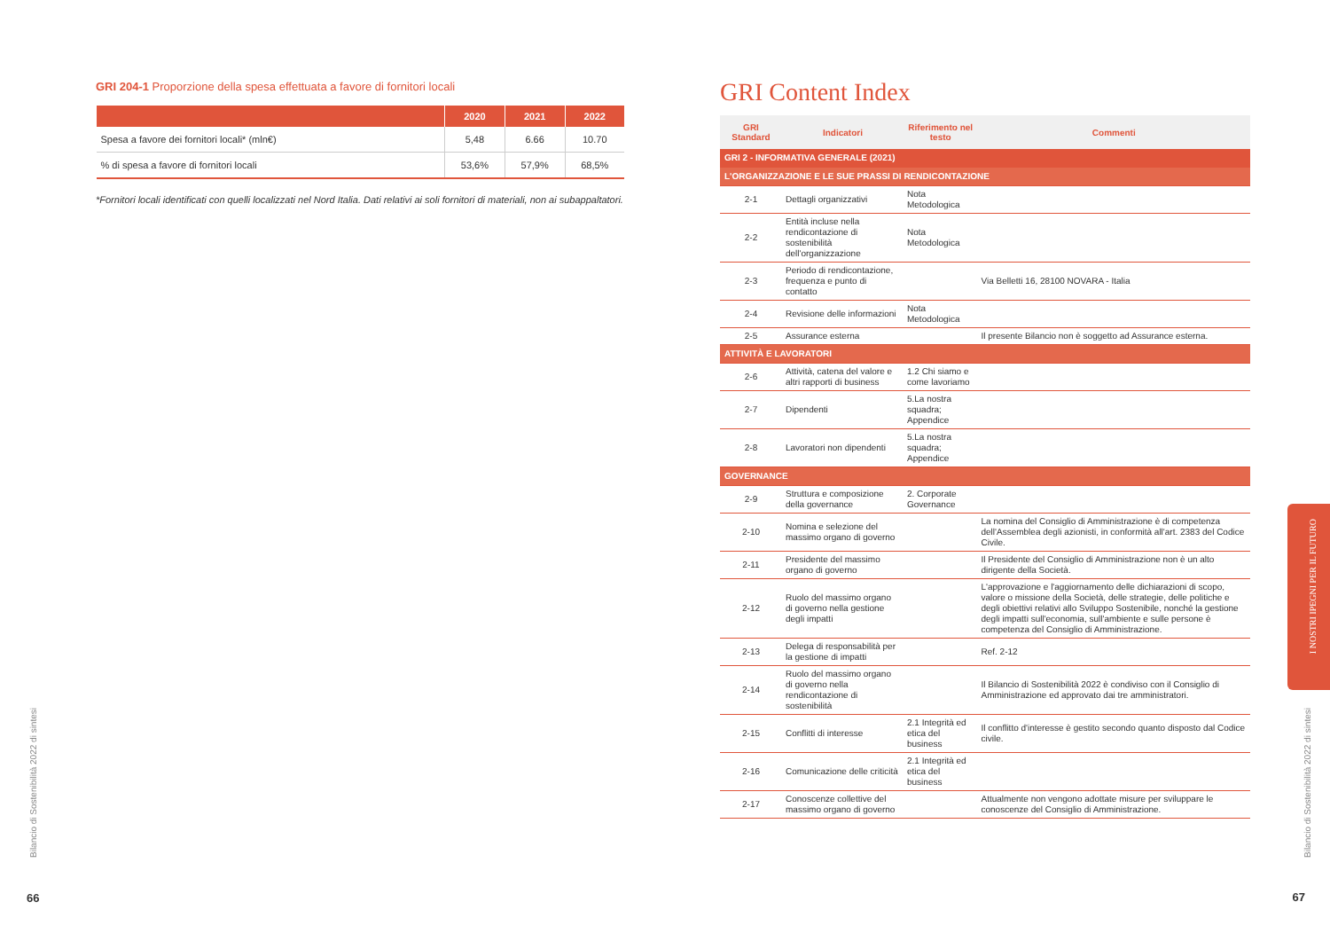GRI 204-1 Proporzione della spesa effettuata a favore di fornitori locali
| | 2020 | 2021 | 2022 |
| --- | --- | --- | --- |
| Spesa a favore dei fornitori locali* (mln€) | 5,48 | 6.66 | 10.70 |
| % di spesa a favore di fornitori locali | 53,6% | 57,9% | 68,5% |
*Fornitori locali identificati con quelli localizzati nel Nord Italia. Dati relativi ai soli fornitori di materiali, non ai subappaltatori.
GRI Content Index
| GRI Standard | Indicatori | Riferimento nel testo | Commenti |
| --- | --- | --- | --- |
| GRI 2 - INFORMATIVA GENERALE (2021) | | | |
| L'ORGANIZZAZIONE E LE SUE PRASSI DI RENDICONTAZIONE | | | |
| 2-1 | Dettagli organizzativi | Nota Metodologica | |
| 2-2 | Entità incluse nella rendicontazione di sostenibilità dell'organizzazione | Nota Metodologica | |
| 2-3 | Periodo di rendicontazione, frequenza e punto di contatto | | Via Belletti 16, 28100 NOVARA - Italia |
| 2-4 | Revisione delle informazioni | Nota Metodologica | |
| 2-5 | Assurance esterna | | Il presente Bilancio non è soggetto ad Assurance esterna. |
| ATTIVITÀ E LAVORATORI | | | |
| 2-6 | Attività, catena del valore e altri rapporti di business | 1.2 Chi siamo e come lavoriamo | |
| 2-7 | Dipendenti | 5.La nostra squadra; Appendice | |
| 2-8 | Lavoratori non dipendenti | 5.La nostra squadra; Appendice | |
| GOVERNANCE | | | |
| 2-9 | Struttura e composizione della governance | 2. Corporate Governance | |
| 2-10 | Nomina e selezione del massimo organo di governo | | La nomina del Consiglio di Amministrazione è di competenza dell'Assemblea degli azionisti, in conformità all'art. 2383 del Codice Civile. |
| 2-11 | Presidente del massimo organo di governo | | Il Presidente del Consiglio di Amministrazione non è un alto dirigente della Società. |
| 2-12 | Ruolo del massimo organo di governo nella gestione degli impatti | | L'approvazione e l'aggiornamento delle dichiarazioni di scopo, valore o missione della Società, delle strategie, delle politiche e degli obiettivi relativi allo Sviluppo Sostenibile, nonché la gestione degli impatti sull'economia, sull'ambiente e sulle persone è competenza del Consiglio di Amministrazione. |
| 2-13 | Delega di responsabilità per la gestione di impatti | | Ref. 2-12 |
| 2-14 | Ruolo del massimo organo di governo nella rendicontazione di sostenibilità | | Il Bilancio di Sostenibilità 2022 è condiviso con il Consiglio di Amministrazione ed approvato dai tre amministratori. |
| 2-15 | Conflitti di interesse | 2.1 Integrità ed etica del business | Il conflitto d'interesse è gestito secondo quanto disposto dal Codice civile. |
| 2-16 | Comunicazione delle criticità | 2.1 Integrità ed etica del business | |
| 2-17 | Conoscenze collettive del massimo organo di governo | | Attualmente non vengono adottate misure per sviluppare le conoscenze del Consiglio di Amministrazione. |
Bilancio di Sostenibilità 2022 di sintesi
66
I NOSTRI IPEGNI PER IL FUTURO
Bilancio di Sostenibilità 2022 di sintesi
67